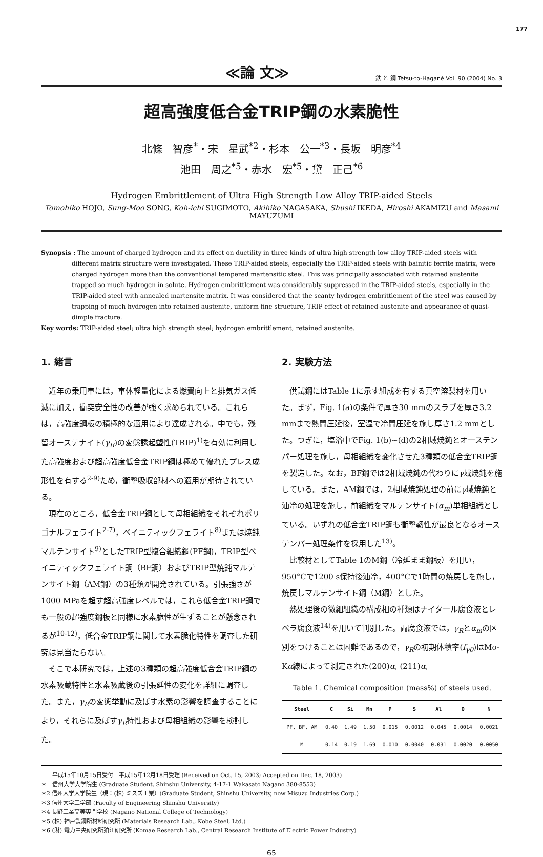177
≪論 文≫
鉄 と 鋼 Tetsu-to-Hagané Vol. 90 (2004) No. 3
超高強度低合金TRIP鋼の水素脆性
北條　智彦<sup>*</sup>・宋　星武<sup>*2</sup>・杉本　公一<sup>*3</sup>・長坂　明彦<sup>*4</sup>
池田　周之<sup>*5</sup>・赤水　宏<sup>*5</sup>・黛　正己<sup>*6</sup>
Hydrogen Embrittlement of Ultra High Strength Low Alloy TRIP-aided Steels
Tomohiko HOJO, Sung-Moo SONG, Koh-ichi SUGIMOTO, Akihiko NAGASAKA, Shushi IKEDA, Hiroshi AKAMIZU and Masami MAYUZUMI
Synopsis : The amount of charged hydrogen and its effect on ductility in three kinds of ultra high strength low alloy TRIP-aided steels with different matrix structure were investigated. These TRIP-aided steels, especially the TRIP-aided steels with bainitic ferrite matrix, were charged hydrogen more than the conventional tempered martensitic steel. This was principally associated with retained austenite trapped so much hydrogen in solute. Hydrogen embrittlement was considerably suppressed in the TRIP-aided steels, especially in the TRIP-aided steel with annealed martensite matrix. It was considered that the scanty hydrogen embrittlement of the steel was caused by trapping of much hydrogen into retained austenite, uniform fine structure, TRIP effect of retained austenite and appearance of quasi-dimple fracture.
Key words: TRIP-aided steel; ultra high strength steel; hydrogen embrittlement; retained austenite.
1. 緒言
近年の乗用車には，車体軽量化による燃費向上と排気ガス低減に加え，衝突安全性の改善が強く求められている。これらは，高強度鋼板の積極的な適用により達成される。中でも，残留オーステナイト(γ<sub>R</sub>)の変態誘起塑性(TRIP)<sup>1)</sup>を有効に利用した高強度および超高強度低合金TRIP鋼は極めて優れたプレス成形性を有する<sup>2-9)</sup>ため，衝撃吸収部材への適用が期待されている。
現在のところ，低合金TRIP鋼として母相組織をそれぞれポリゴナルフェライト<sup>2-7)</sup>，ベイニティックフェライト<sup>8)</sup>または焼鈍マルテンサイト<sup>9)</sup>としたTRIP型複合組織鋼(PF鋼)，TRIP型ベイニティックフェライト鋼（BF鋼）およびTRIP型焼鈍マルテンサイト鋼（AM鋼）の3種類が開発されている。引張強さが1000 MPaを超す超高強度レベルでは，これら低合金TRIP鋼でも一般の超強度鋼板と同様に水素脆性が生ずることが懸念されるが<sup>10-12)</sup>，低合金TRIP鋼に関して水素脆化特性を調査した研究は見当たらない。
そこで本研究では，上述の3種類の超高強度低合金TRIP鋼の水素吸蔵特性と水素吸蔵後の引張延性の変化を詳細に調査した。また，γ<sub>R</sub>の変態挙動に及ぼす水素の影響を調査することにより，それらに及ぼすγ<sub>R</sub>特性および母相組織の影響を検討した。
2. 実験方法
供試鋼にはTable 1に示す組成を有する真空溶製材を用いた。まず，Fig. 1(a)の条件で厚さ30 mmのスラブを厚さ3.2 mmまで熱間圧延後，室温で冷間圧延を施し厚さ1.2 mmとした。つぎに，塩浴中でFig. 1(b)~(d)の2相域焼鈍とオーステンパー処理を施し，母相組織を変化させた3種類の低合金TRIP鋼を製造した。なお，BF鋼では2相域焼鈍の代わりにγ域焼鈍を施している。また，AM鋼では，2相域焼鈍処理の前にγ域焼鈍と油冷の処理を施し，前組織をマルテンサイト(α<sub>m</sub>)単相組織としている。いずれの低合金TRIP鋼も衝撃靭性が最良となるオーステンパー処理条件を採用した<sup>13)</sup>。
比較材としてTable 1のM鋼（冷延まま鋼板）を用い，950°Cで1200 s保持後油冷，400°Cで1時間の焼戻しを施し，焼戻しマルテンサイト鋼（M鋼）とした。
熱処理後の微細組織の構成相の種類はナイタール腐食液とレペラ腐食液<sup>14)</sup>を用いて判別した。両腐食液では，γ<sub>R</sub>とα<sub>m</sub>の区別をつけることは困難であるので，γ<sub>R</sub>の初期体積率(f<sub>γ0</sub>)はMo-Kα線によって測定された(200)α, (211)α,
Table 1. Chemical composition (mass%) of steels used.
| Steel | C | Si | Mn | P | S | Al | O | N |
| --- | --- | --- | --- | --- | --- | --- | --- | --- |
| PF, BF, AM | 0.40 | 1.49 | 1.50 | 0.015 | 0.0012 | 0.045 | 0.0014 | 0.0021 |
| M | 0.14 | 0.19 | 1.69 | 0.010 | 0.0040 | 0.031 | 0.0020 | 0.0050 |
　　平成15年10月15日受付　平成15年12月18日受理 (Received on Oct. 15, 2003; Accepted on Dec. 18, 2003)
＊　信州大学大学院生 (Graduate Student, Shinshu University, 4-17-1 Wakasato Nagano 380-8553)
＊2 信州大学大学院生（現：(株) ミスズ工業）(Graduate Student, Shinshu University, now Misuzu Industries Corp.)
＊3 信州大学工学部 (Faculty of Engineering Shinshu University)
＊4 長野工業高等専門学校 (Nagano National College of Technology)
＊5 (株) 神戸製鋼所材料研究所 (Materials Research Lab., Kobe Steel, Ltd.)
＊6 (財) 電力中央研究所狛江研究所 (Komae Research Lab., Central Research Institute of Electric Power Industry)
65